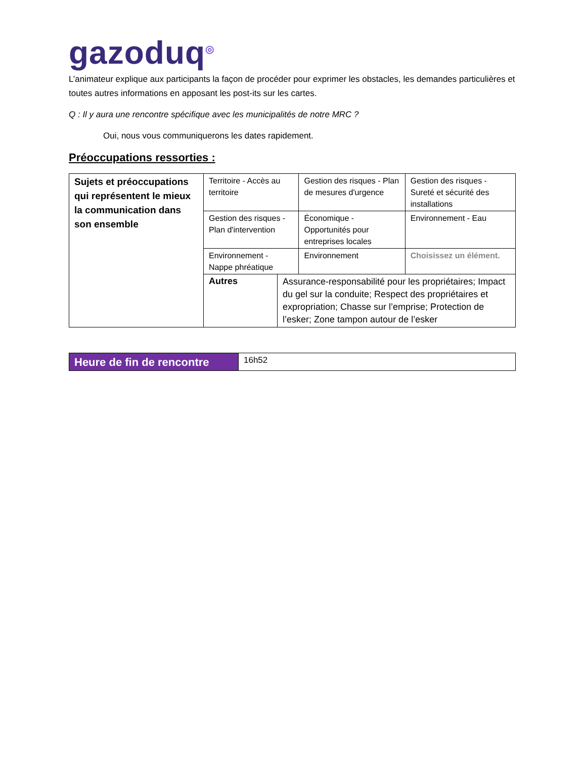gazoduq<sup>◎</sup>
L’animateur explique aux participants la façon de procéder pour exprimer les obstacles, les demandes particulières et toutes autres informations en apposant les post-its sur les cartes.
Q : Il y aura une rencontre spécifique avec les municipalités de notre MRC ?
Oui, nous vous communiquerons les dates rapidement.
Préoccupations ressorties :
| Sujets et préoccupations qui représentent le mieux la communication dans son ensemble | Territoire - Accès au territoire | | Gestion des risques - Plan de mesures d'urgence | Gestion des risques - Sureté et sécurité des installations |
| | Gestion des risques - Plan d'intervention | | Économique - Opportunités pour entreprises locales | Environnement - Eau |
| | Environnement - Nappe phréatique | | Environnement | Choisissez un élément. |
| | Autres | Assurance-responsabilité pour les propriétaires; Impact du gel sur la conduite; Respect des propriétaires et expropriation; Chasse sur l’emprise; Protection de l’esker; Zone tampon autour de l’esker | | |
| Heure de fin de rencontre | 16h52 |